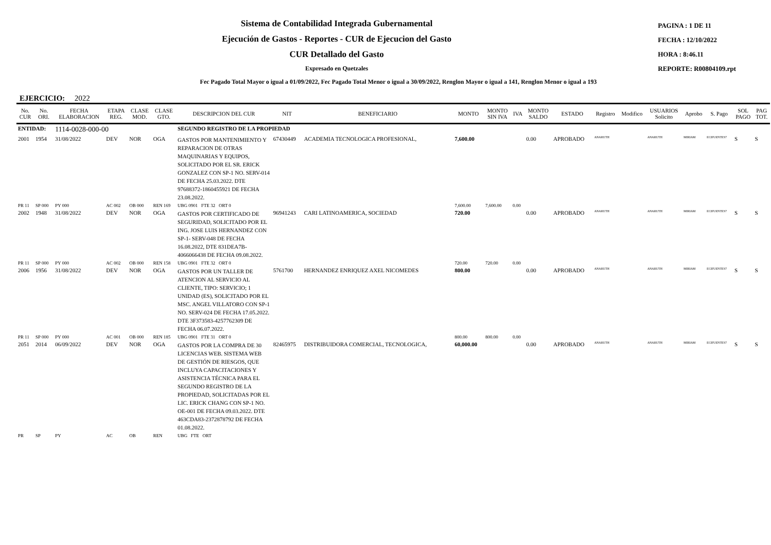Sistema de Contabilidad Integrada Gubernamental
Ejecución de Gastos - Reportes - CUR de Ejecucion del Gasto
CUR Detallado del Gasto
Expresado en Quetzales
PAGINA : 1 DE 11
FECHA : 12/10/2022
HORA : 8:46.11
REPORTE: R00804109.rpt
Fec Pagado Total Mayor o igual a 01/09/2022, Fec Pagado Total Menor o igual a 30/09/2022, Renglon Mayor o igual a 141, Renglon Menor o igual a 193
EJERCICIO: 2022
| No. CUR | No. ORI. | FECHA ELABORACION | ETAPA REG. | CLASE MOD. | CLASE GTO. | DESCRIPCION DEL CUR | NIT | BENEFICIARIO | MONTO | MONTO SIN IVA | IVA | MONTO SALDO | ESTADO | Registro | Modifico | USUARIOS Solicito | Aprobo | S. Pago | SOL PAGO | PAG TOT. |
| --- | --- | --- | --- | --- | --- | --- | --- | --- | --- | --- | --- | --- | --- | --- | --- | --- | --- | --- | --- | --- |
| ENTIDAD: | | 1114-0028-000-00 | | | | SEGUNDO REGISTRO DE LA PROPIEDAD | | | | | | | | | | | | | | |
| 2001 | 1954 | 31/08/2022 | DEV | NOR | OGA | GASTOS POR MANTENIMIENTO Y REPARACION DE OTRAS MAQUINARIAS Y EQUIPOS, SOLICITADO POR EL SR. ERICK GONZALEZ CON SP-1 NO. SERV-014 DE FECHA 25.03.2022. DTE 97688372-1860455921 DE FECHA 23.08.2022. | 67430449 | ACADEMIA TECNOLOGICA PROFESIONAL, | 7,600.00 | | | 0.00 | APROBADO | ANARUTH | | ANARUTH | MIRIAM | ECIFUENTES7 | S | S |
| PR 11 | SP 000 | PY 000 | AC 002 | OB 000 | REN 169 | UBG 0901 FTE 32 ORT 0 | | | 7,600.00 | 7,600.00 | 0.00 | | | | | | | | | |
| 2002 | 1948 | 31/08/2022 | DEV | NOR | OGA | GASTOS POR CERTIFICADO DE SEGURIDAD, SOLICITADO POR EL ING. JOSE LUIS HERNANDEZ CON SP-1- SERV-048 DE FECHA 16.08.2022, DTE 831DEA7B-4066066438 DE FECHA 09.08.2022. | 96941243 | CARI LATINOAMERICA, SOCIEDAD | 720.00 | | | 0.00 | APROBADO | ANARUTH | | ANARUTH | MIRIAM | ECIFUENTES7 | S | S |
| PR 11 | SP 000 | PY 000 | AC 002 | OB 000 | REN 158 | UBG 0901 FTE 32 ORT 0 | | | 720.00 | 720.00 | 0.00 | | | | | | | | | |
| 2006 | 1956 | 31/08/2022 | DEV | NOR | OGA | GASTOS POR UN TALLER DE ATENCION AL SERVICIO AL CLIENTE, TIPO: SERVICIO; 1 UNIDAD (ES), SOLICITADO POR EL MSC. ANGEL VILLATORO CON SP-1 NO. SERV-024 DE FECHA 17.05.2022. DTE 3F373583-4257762309 DE FECHA 06.07.2022. | 5761700 | HERNANDEZ ENRIQUEZ AXEL NICOMEDES | 800.00 | | | 0.00 | APROBADO | ANARUTH | | ANARUTH | MIRIAM | ECIFUENTES7 | S | S |
| PR 11 | SP 000 | PY 000 | AC 001 | OB 000 | REN 185 | UBG 0901 FTE 31 ORT 0 | | | 800.00 | 800.00 | 0.00 | | | | | | | | | |
| 2051 | 2014 | 06/09/2022 | DEV | NOR | OGA | GASTOS POR LA COMPRA DE 30 LICENCIAS WEB. SISTEMA WEB DE GESTIÓN DE RIESGOS, QUE INCLUYA CAPACITACIONES Y ASISTENCIA TÉCNICA PARA EL SEGUNDO REGISTRO DE LA PROPIEDAD, SOLICITADAS POR EL LIC. ERICK CHANG CON SP-1 NO. OE-001 DE FECHA 09.03.2022. DTE 463CDA83-2372878792 DE FECHA 01.08.2022. | 82465975 | DISTRIBUIDORA COMERCIAL, TECNOLOGICA, | 60,000.00 | | | 0.00 | APROBADO | ANARUTH | | ANARUTH | MIRIAM | ECIFUENTES7 | S | S |
| PR | SP | PY | AC | OB | REN | UBG FTE ORT | | | | | | | | | | | | | | |